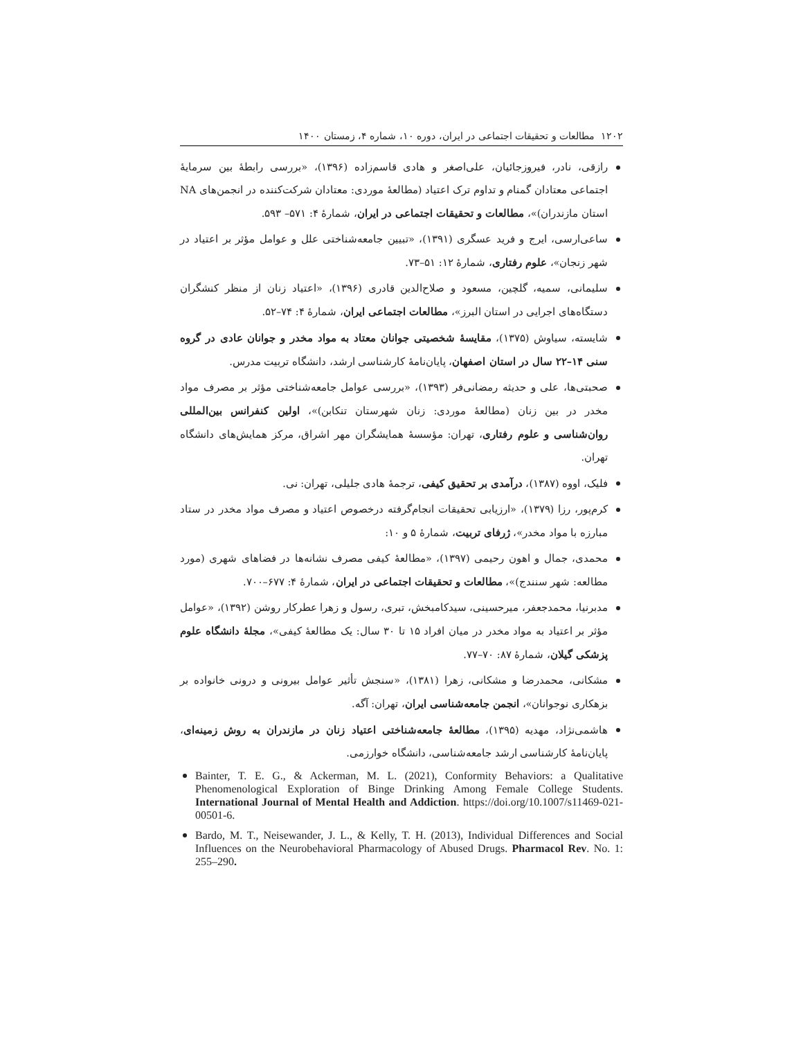۱۲۰۲ مطالعات و تحقیقات اجتماعی در ایران، دوره ۱۰، شماره ۴، زمستان ۱۴۰۰
رازقی، نادر، فیروزجائیان، علی‌اصغر و هادی قاسم‌زاده (۱۳۹۶)، «بررسی رابطهٔ بین سرمایهٔ اجتماعی معتادان گمنام و تداوم ترک اعتیاد (مطالعهٔ موردی: معتادان شرکت‌کننده در انجمن‌های NA استان مازندران)»، مطالعات و تحقیقات اجتماعی در ایران، شمارهٔ ۴: ۵۷۱– ۵۹۳.
ساعی‌ارسی، ایرج و فرید عسگری (۱۳۹۱)، «تبیین جامعه‌شناختی علل و عوامل مؤثر بر اعتیاد در شهر زنجان»، علوم رفتاری، شمارهٔ ۱۲: ۵۱–۷۳.
سلیمانی، سمیه، گلچین، مسعود و صلاح‌الدین قادری (۱۳۹۶)، «اعتیاد زنان از منظر کنشگران دستگاه‌های اجرایی در استان البرز»، مطالعات اجتماعی ایران، شمارهٔ ۴: ۷۴–۵۲.
شایسته، سیاوش (۱۳۷۵)، مقایسهٔ شخصیتی جوانان معتاد به مواد مخدر و جوانان عادی در گروه سنی ۱۴–۲۲ سال در استان اصفهان، پایان‌نامهٔ کارشناسی ارشد، دانشگاه تربیت مدرس.
صحبتی‌ها، علی و حدیثه رمضانی‌فر (۱۳۹۳)، «بررسی عوامل جامعه‌شناختی مؤثر بر مصرف مواد مخدر در بین زنان (مطالعهٔ موردی: زنان شهرستان تنکابن)»، اولین کنفرانس بین‌المللی روان‌شناسی و علوم رفتاری، تهران: مؤسسهٔ همایشگران مهر اشراق، مرکز همایش‌های دانشگاه تهران.
فلیک، اووه (۱۳۸۷)، درآمدی بر تحقیق کیفی، ترجمهٔ هادی جلیلی، تهران: نی.
کرم‌پور، رزا (۱۳۷۹)، «ارزیابی تحقیقات انجام‌گرفته درخصوص اعتیاد و مصرف مواد مخدر در ستاد مبارزه با مواد مخدر»، ژرفای تربیت، شمارهٔ ۵ و ۱۰:
محمدی، جمال و اهون رحیمی (۱۳۹۷)، «مطالعهٔ کیفی مصرف نشانه‌ها در فضاهای شهری (مورد مطالعه: شهر سنندج)»، مطالعات و تحقیقات اجتماعی در ایران، شمارهٔ ۴: ۶۷۷–۷۰۰.
مدبرنیا، محمدجعفر، میرحسینی، سیدکامبخش، تبری، رسول و زهرا عطرکار روشن (۱۳۹۲)، «عوامل مؤثر بر اعتیاد به مواد مخدر در میان افراد ۱۵ تا ۳۰ سال: یک مطالعهٔ کیفی»، مجلهٔ دانشگاه علوم پزشکی گیلان، شمارهٔ ۸۷: ۷۰–۷۷.
مشکانی، محمدرضا و مشکانی، زهرا (۱۳۸۱)، «سنجش تأثیر عوامل بیرونی و درونی خانواده بر بزهکاری نوجوانان»، انجمن جامعه‌شناسی ایران، تهران: آگه.
هاشمی‌نژاد، مهدیه (۱۳۹۵)، مطالعهٔ جامعه‌شناختی اعتیاد زنان در مازندران به روش زمینه‌ای، پایان‌نامهٔ کارشناسی ارشد جامعه‌شناسی، دانشگاه خوارزمی.
Bainter, T. E. G., & Ackerman, M. L. (2021), Conformity Behaviors: a Qualitative Phenomenological Exploration of Binge Drinking Among Female College Students. International Journal of Mental Health and Addiction. https://doi.org/10.1007/s11469-021-00501-6.
Bardo, M. T., Neisewander, J. L., & Kelly, T. H. (2013), Individual Differences and Social Influences on the Neurobehavioral Pharmacology of Abused Drugs. Pharmacol Rev. No. 1: 255–290.